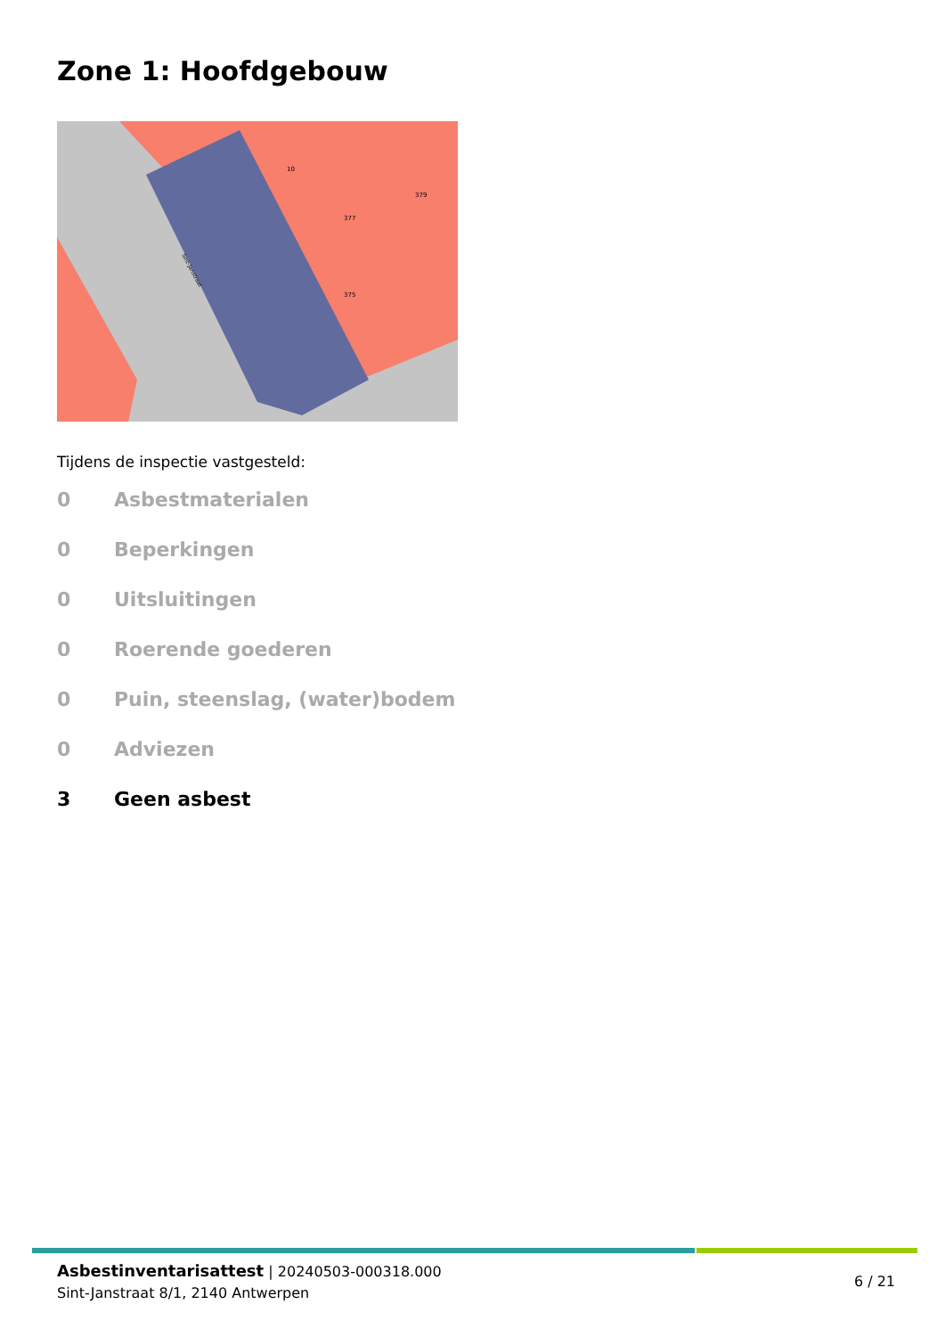Zone 1: Hoofdgebouw
10
377
379
375
Sint-Janstraat
Tijdens de inspectie vastgesteld:
0 Asbestmaterialen
0 Beperkingen
0 Uitsluitingen
0 Roerende goederen
0 Puin, steenslag, (water)bodem
0 Adviezen
3 Geen asbest
Asbestinventarisattest | 20240503-000318.000
Sint-Janstraat 8/1, 2140 Antwerpen
6 / 21